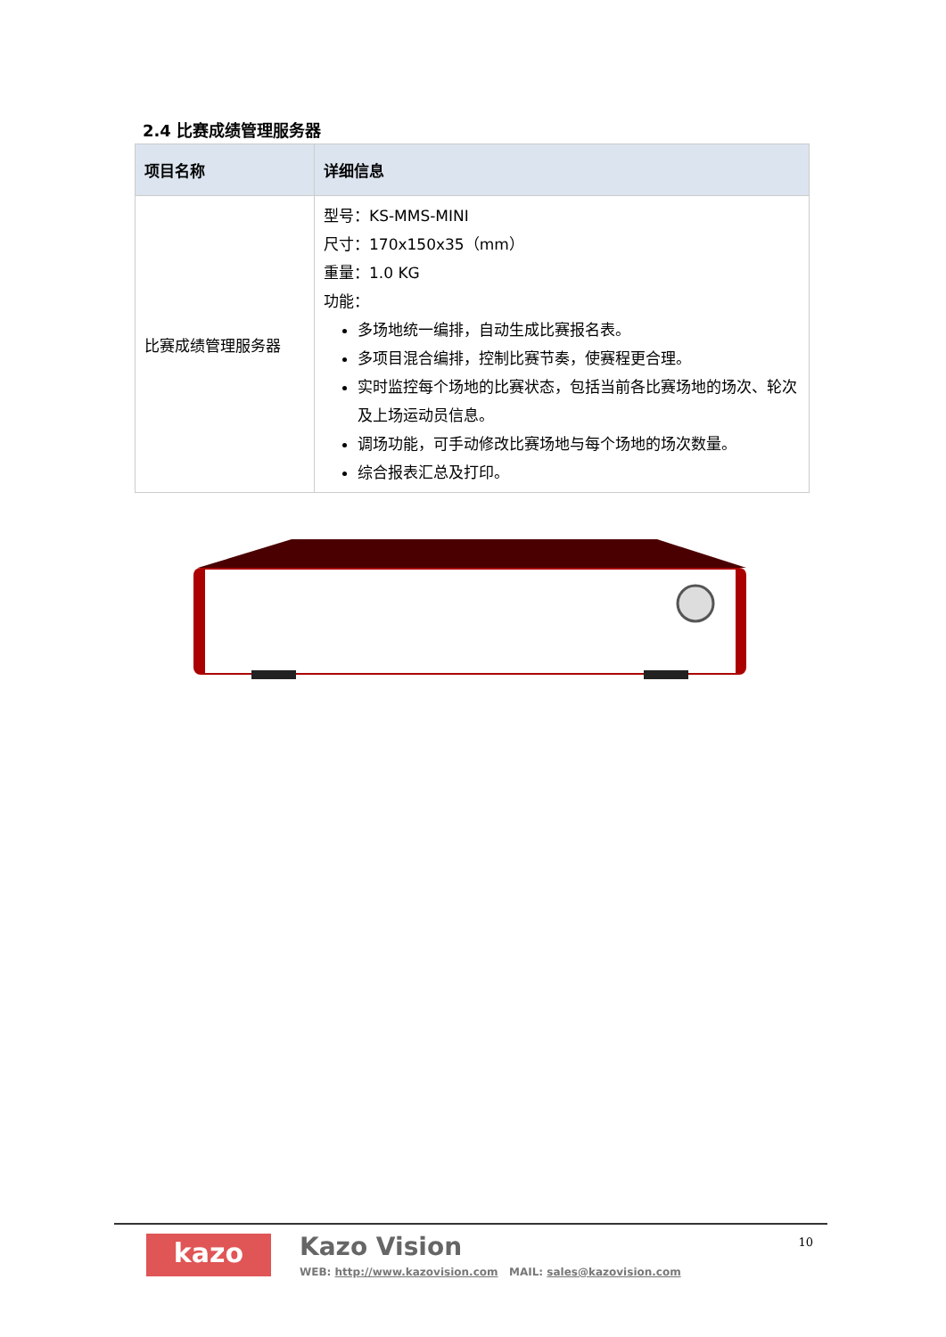2.4 比赛成绩管理服务器
| 项目名称 | 详细信息 |
| --- | --- |
| 比赛成绩管理服务器 | 型号：KS-MMS-MINI 尺寸：170x150x35（mm） 重量：1.0 KG 功能： 多场地统一编排，自动生成比赛报名表。 多项目混合编排，控制比赛节奏，使赛程更合理。 实时监控每个场地的比赛状态，包括当前各比赛场地的场次、轮次及上场运动员信息。 调场功能，可手动修改比赛场地与每个场地的场次数量。 综合报表汇总及打印。 |
kazo Kazo Vision
WEB: http://www.kazovision.com MAIL: sales@kazovision.com
10